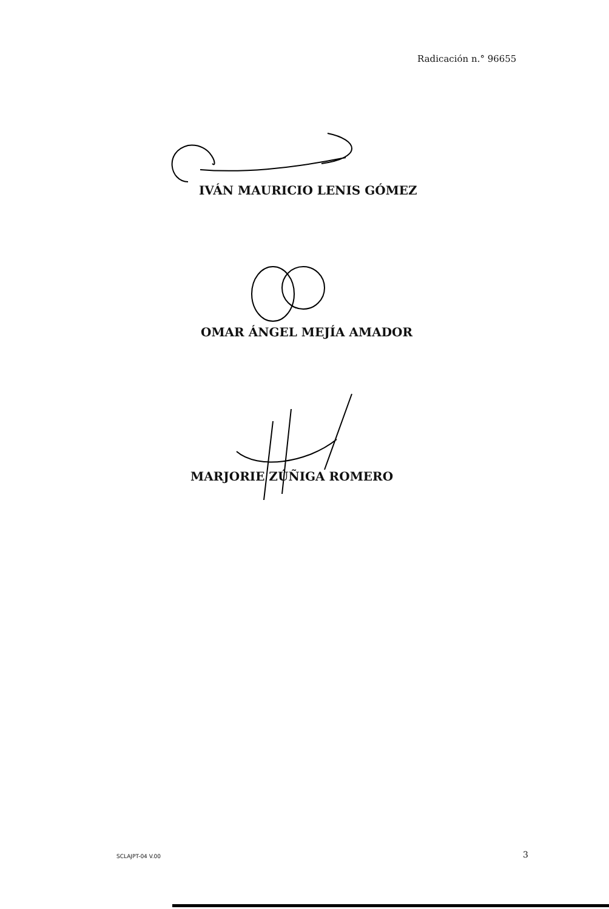Radicación n.° 96655
IVÁN MAURICIO LENIS GÓMEZ
OMAR ÁNGEL MEJÍA AMADOR
MARJORIE ZÚÑIGA ROMERO
SCLAJPT-04 V.00 3